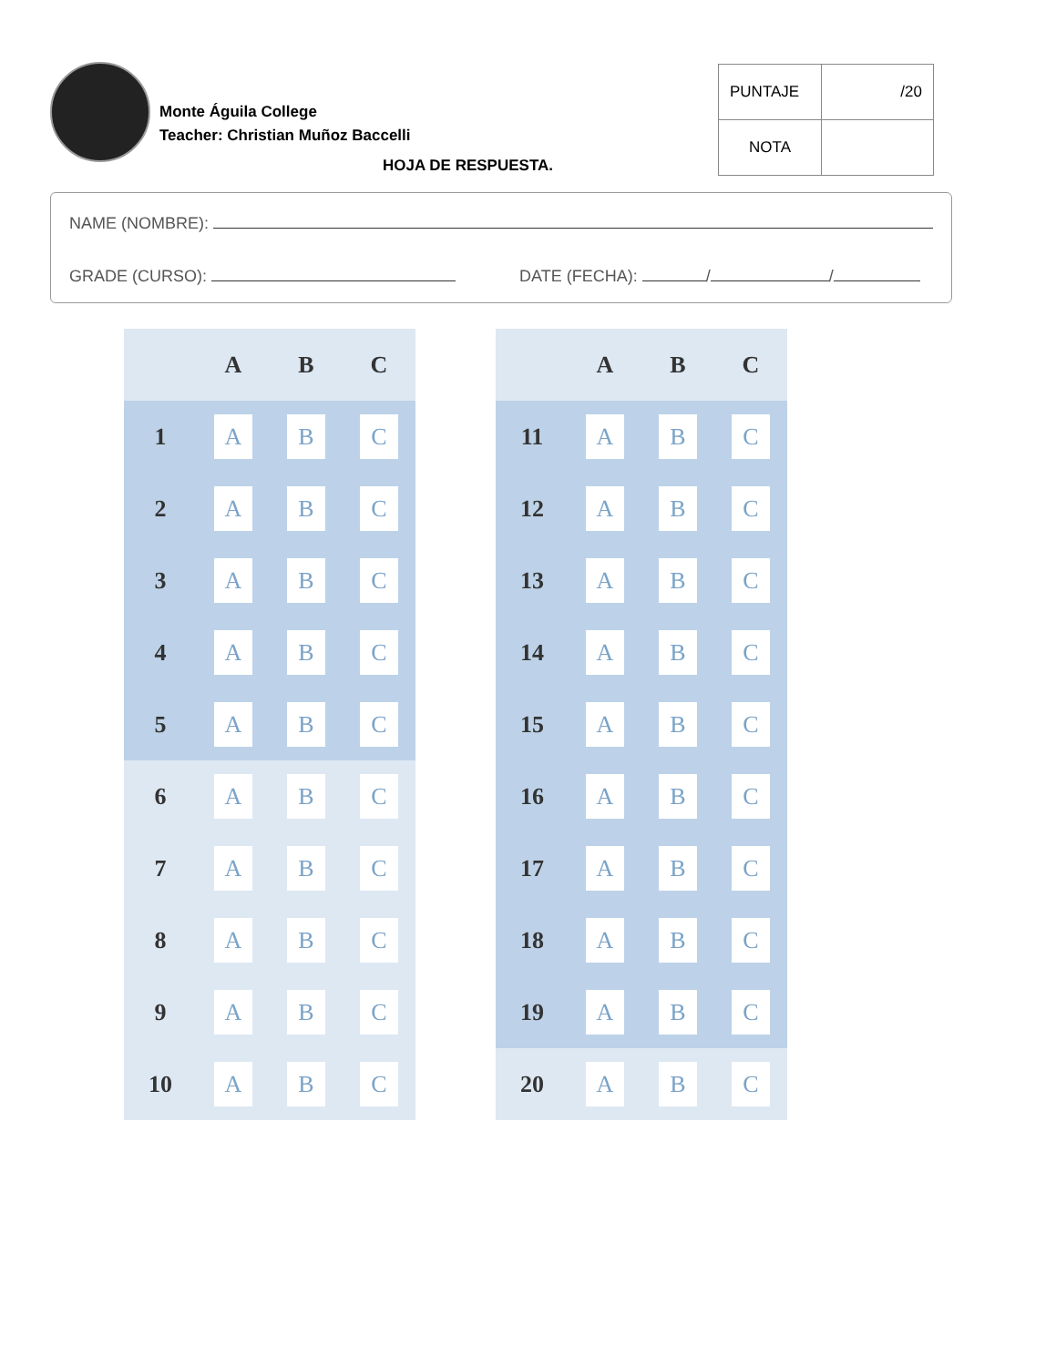Monte Águila College
Teacher: Christian Muñoz Baccelli
| PUNTAJE | /20 |
| NOTA | |
HOJA DE RESPUESTA.
NAME (NOMBRE):
GRADE (CURSO): DATE (FECHA): / /
| | A | B | C |
| --- | --- | --- | --- |
| 1 | A | B | C |
| 2 | A | B | C |
| 3 | A | B | C |
| 4 | A | B | C |
| 5 | A | B | C |
| 6 | A | B | C |
| 7 | A | B | C |
| 8 | A | B | C |
| 9 | A | B | C |
| 10 | A | B | C |
| | A | B | C |
| --- | --- | --- | --- |
| 11 | A | B | C |
| 12 | A | B | C |
| 13 | A | B | C |
| 14 | A | B | C |
| 15 | A | B | C |
| 16 | A | B | C |
| 17 | A | B | C |
| 18 | A | B | C |
| 19 | A | B | C |
| 20 | A | B | C |